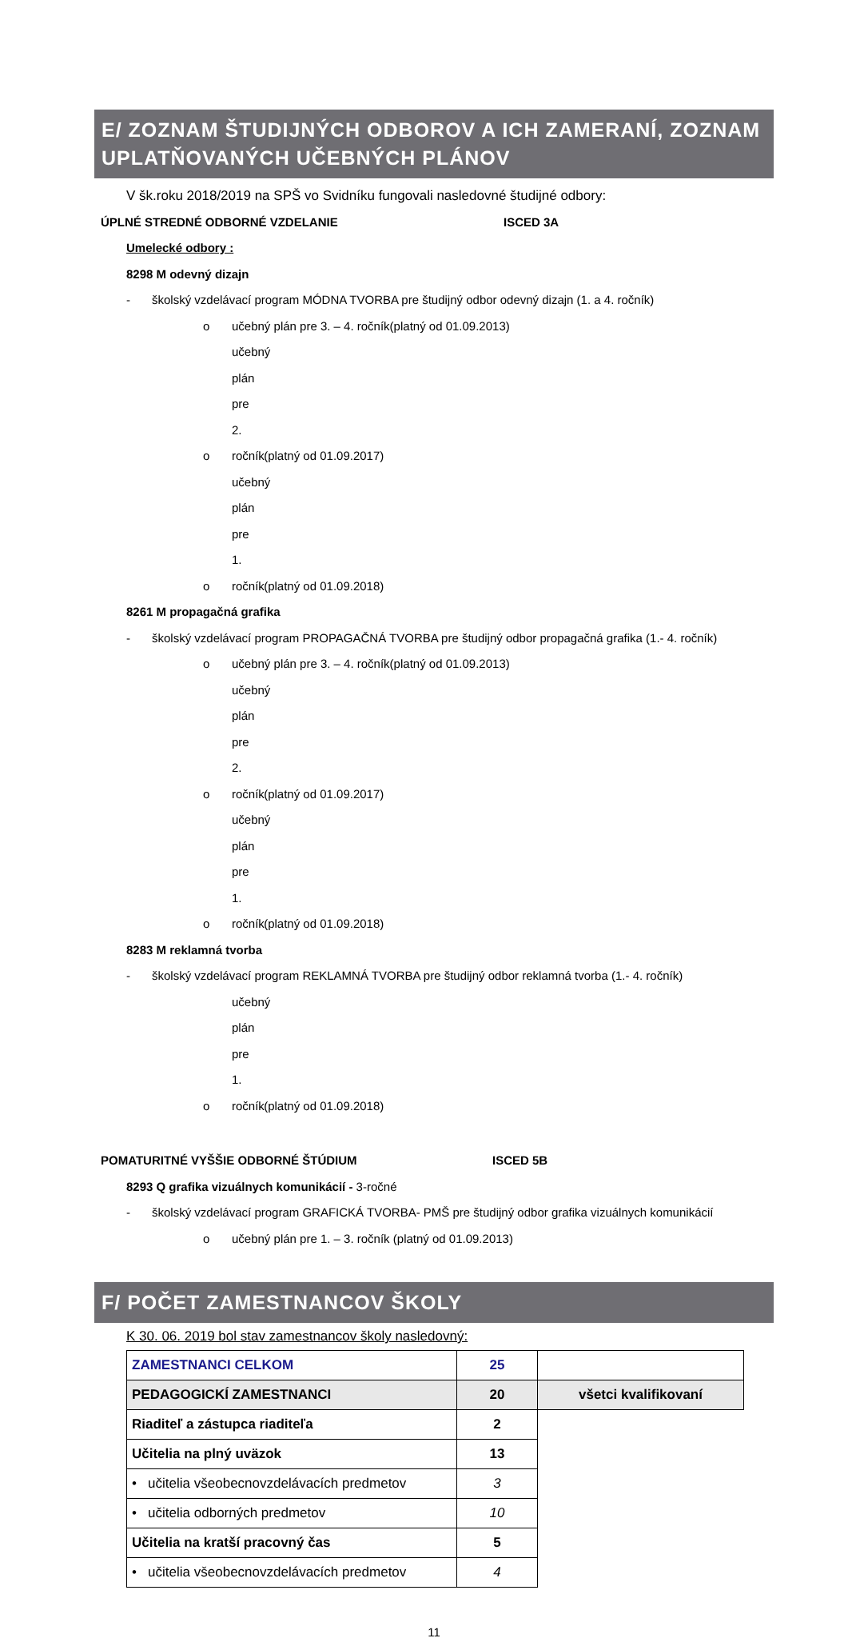E/ ZOZNAM ŠTUDIJNÝCH ODBOROV A ICH ZAMERANÍ, ZOZNAM UPLATŇOVANÝCH UČEBNÝCH PLÁNOV
V šk.roku 2018/2019 na SPŠ vo Svidníku fungovali nasledovné študijné odbory:
ÚPLNÉ STREDNÉ ODBORNÉ VZDELANIE ISCED 3A
Umelecké odbory :
8298 M odevný dizajn
- školský vzdelávací program MÓDNA TVORBA pre študijný odbor odevný dizajn (1. a 4. ročník)
o učebný plán pre 3. – 4. ročník(platný od 01.09.2013)
o učebný plán pre 2. ročník (platný od 01.09.2017)
o učebný plán pre 1. ročník (platný od 01.09.2018)
8261 M propagačná grafika
- školský vzdelávací program PROPAGAČNÁ TVORBA pre študijný odbor propagačná grafika (1.- 4. ročník)
o učebný plán pre 3. – 4. ročník(platný od 01.09.2013)
o učebný plán pre 2. ročník (platný od 01.09.2017)
o učebný plán pre 1. ročník (platný od 01.09.2018)
8283 M reklamná tvorba
- školský vzdelávací program REKLAMNÁ TVORBA pre študijný odbor reklamná tvorba (1.- 4. ročník)
o učebný plán pre 1. ročník (platný od 01.09.2018)
POMATURITNÉ VYŠŠIE ODBORNÉ ŠTÚDIUM ISCED 5B
8293 Q grafika vizuálnych komunikácií - 3-ročné
- školský vzdelávací program GRAFICKÁ TVORBA- PMŠ pre študijný odbor grafika vizuálnych komunikácií
o učebný plán pre 1. – 3. ročník (platný od 01.09.2013)
F/ POČET ZAMESTNANCOV ŠKOLY
K 30. 06. 2019 bol stav zamestnancov školy nasledovný:
| ZAMESTNANCI CELKOM | 25 | |
| PEDAGOGICKÍ ZAMESTNANCI | 20 | všetci kvalifikovaní |
| Riaditeľ a zástupca riaditeľa | 2 | |
| Učitelia na plný uväzok | 13 | |
| • učitelia všeobecnovzdelávacích predmetov | 3 | |
| • učitelia odborných predmetov | 10 | |
| Učitelia na kratší pracovný čas | 5 | |
| • učitelia všeobecnovzdelávacích predmetov | 4 | |
11